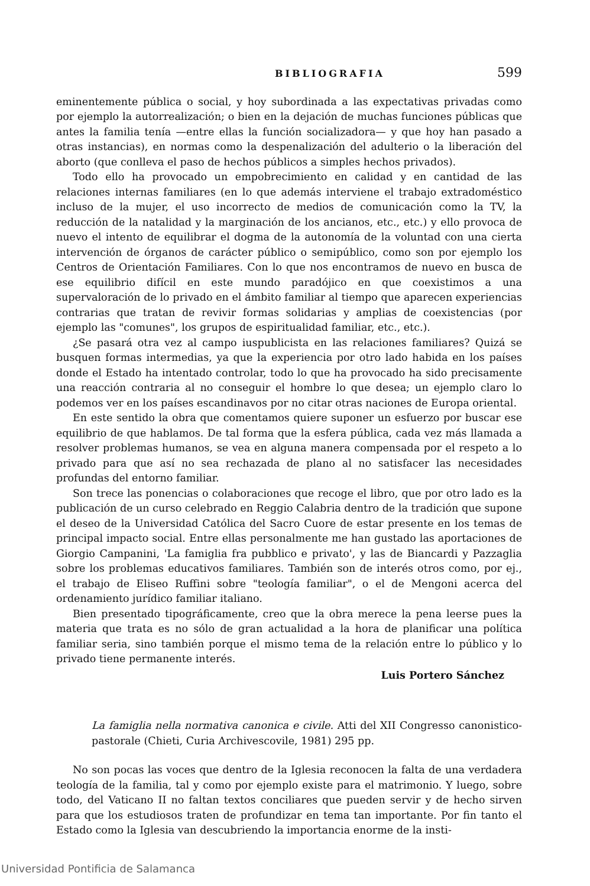BIBLIOGRAFIA 599
eminentemente pública o social, y hoy subordinada a las expectativas privadas como por ejemplo la autorrealización; o bien en la dejación de muchas funciones públicas que antes la familia tenía —entre ellas la función socializadora— y que hoy han pasado a otras instancias), en normas como la despenalización del adulterio o la liberación del aborto (que conlleva el paso de hechos públicos a simples hechos privados).
Todo ello ha provocado un empobrecimiento en calidad y en cantidad de las relaciones internas familiares (en lo que además interviene el trabajo extradoméstico incluso de la mujer, el uso incorrecto de medios de comunicación como la TV, la reducción de la natalidad y la marginación de los ancianos, etc., etc.) y ello provoca de nuevo el intento de equilibrar el dogma de la autonomía de la voluntad con una cierta intervención de órganos de carácter público o semipúblico, como son por ejemplo los Centros de Orientación Familiares. Con lo que nos encontramos de nuevo en busca de ese equilibrio difícil en este mundo paradójico en que coexistimos a una supervaloración de lo privado en el ámbito familiar al tiempo que aparecen experiencias contrarias que tratan de revivir formas solidarias y amplias de coexistencias (por ejemplo las "comunes", los grupos de espiritualidad familiar, etc., etc.).
¿Se pasará otra vez al campo iuspublicista en las relaciones familiares? Quizá se busquen formas intermedias, ya que la experiencia por otro lado habida en los países donde el Estado ha intentado controlar, todo lo que ha provocado ha sido precisamente una reacción contraria al no conseguir el hombre lo que desea; un ejemplo claro lo podemos ver en los países escandinavos por no citar otras naciones de Europa oriental.
En este sentido la obra que comentamos quiere suponer un esfuerzo por buscar ese equilibrio de que hablamos. De tal forma que la esfera pública, cada vez más llamada a resolver problemas humanos, se vea en alguna manera compensada por el respeto a lo privado para que así no sea rechazada de plano al no satisfacer las necesidades profundas del entorno familiar.
Son trece las ponencias o colaboraciones que recoge el libro, que por otro lado es la publicación de un curso celebrado en Reggio Calabria dentro de la tradición que supone el deseo de la Universidad Católica del Sacro Cuore de estar presente en los temas de principal impacto social. Entre ellas personalmente me han gustado las aportaciones de Giorgio Campanini, 'La famiglia fra pubblico e privato', y las de Biancardi y Pazzaglia sobre los problemas educativos familiares. También son de interés otros como, por ej., el trabajo de Eliseo Ruffini sobre "teología familiar", o el de Mengoni acerca del ordenamiento jurídico familiar italiano.
Bien presentado tipográficamente, creo que la obra merece la pena leerse pues la materia que trata es no sólo de gran actualidad a la hora de planificar una política familiar seria, sino también porque el mismo tema de la relación entre lo público y lo privado tiene permanente interés.
Luis Portero Sánchez
La famiglia nella normativa canonica e civile. Atti del XII Congresso canonistico-pastorale (Chieti, Curia Archivescovile, 1981) 295 pp.
No son pocas las voces que dentro de la Iglesia reconocen la falta de una verdadera teología de la familia, tal y como por ejemplo existe para el matrimonio. Y luego, sobre todo, del Vaticano II no faltan textos conciliares que pueden servir y de hecho sirven para que los estudiosos traten de profundizar en tema tan importante. Por fin tanto el Estado como la Iglesia van descubriendo la importancia enorme de la insti-
Universidad Pontificia de Salamanca